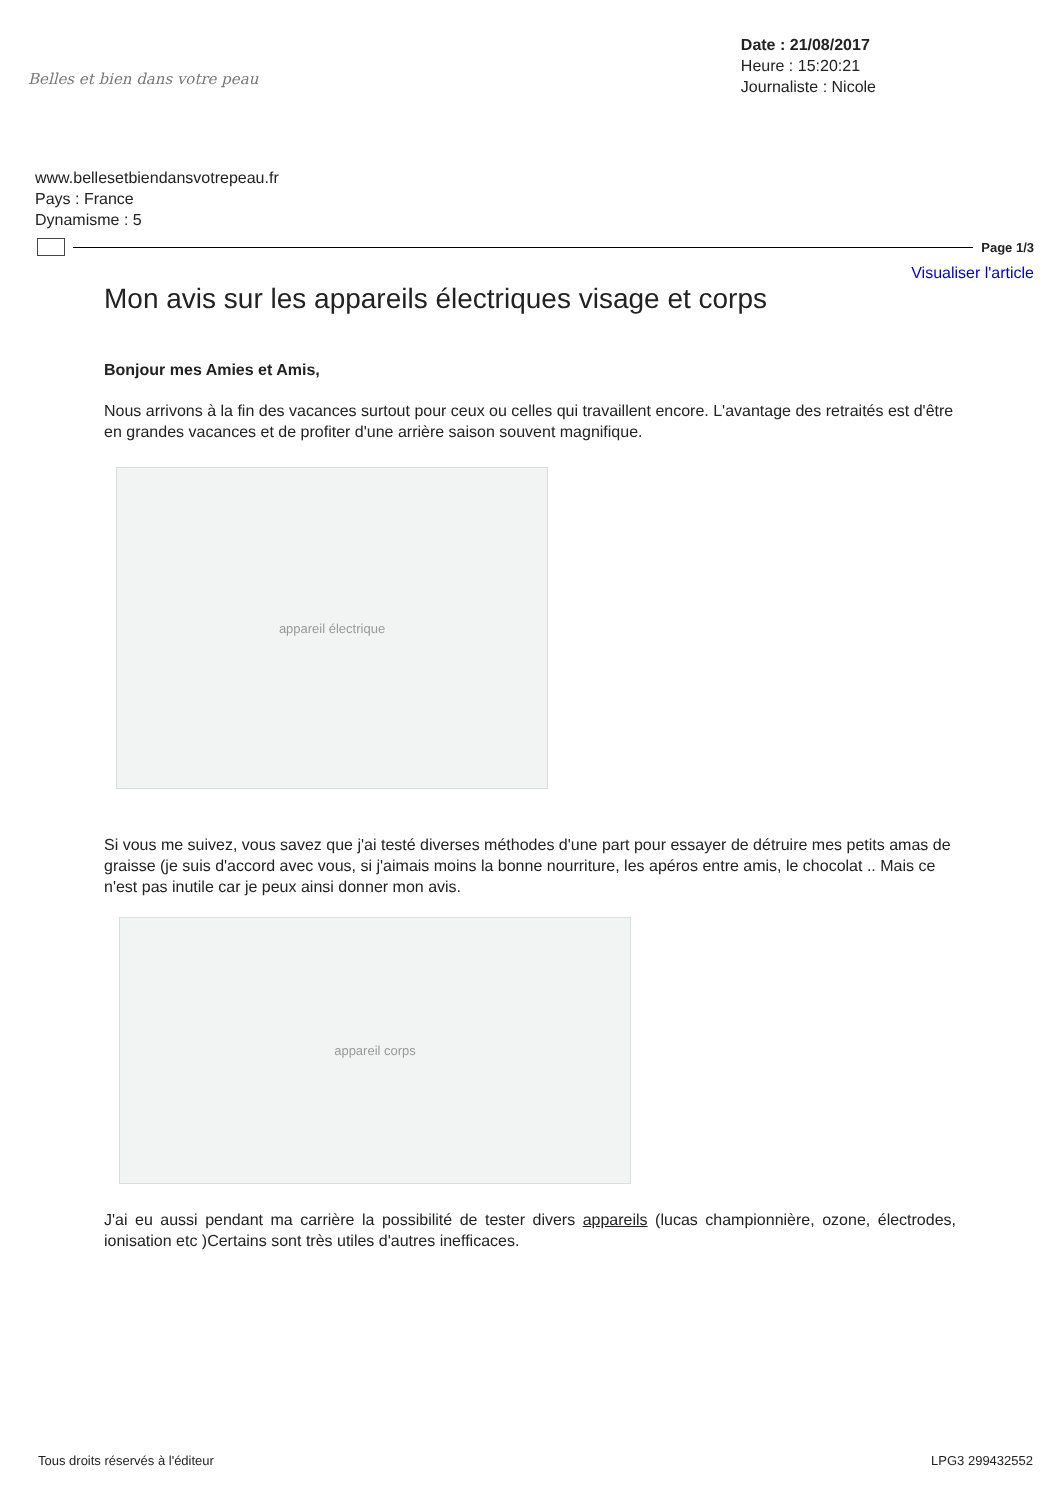Belles et bien dans votre peau
Date : 21/08/2017
Heure : 15:20:21
Journaliste : Nicole
www.bellesetbiendansvotrepeau.fr
Pays : France
Dynamisme : 5
Page 1/3
Visualiser l'article
Mon avis sur les appareils électriques visage et corps
Bonjour mes Amies et Amis,
Nous arrivons à la fin des vacances surtout pour ceux ou celles qui travaillent encore. L'avantage des retraités est d'être en grandes vacances et de profiter d'une arrière saison souvent magnifique.
appareil électrique
Si vous me suivez, vous savez que j'ai testé diverses méthodes d'une part pour essayer de détruire mes petits amas de graisse (je suis d'accord avec vous, si j'aimais moins la bonne nourriture, les apéros entre amis, le chocolat .. Mais ce n'est pas inutile car je peux ainsi donner mon avis.
appareil corps
J'ai eu aussi pendant ma carrière la possibilité de tester divers appareils (lucas championnière, ozone, électrodes, ionisation etc )Certains sont très utiles d'autres inefficaces.
Tous droits réservés à l'éditeur LPG3 299432552